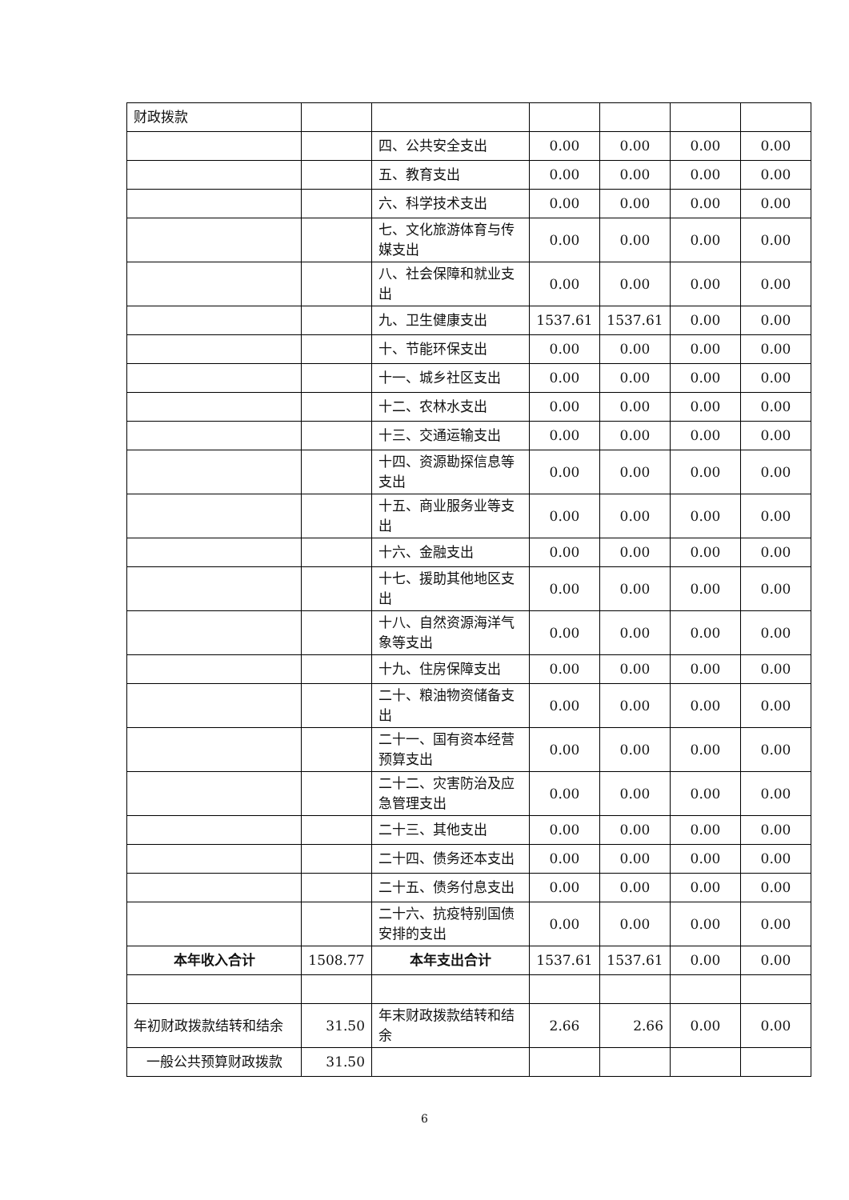| 财政拨款 | | | | | | |
| | | 四、公共安全支出 | 0.00 | 0.00 | 0.00 | 0.00 |
| | | 五、教育支出 | 0.00 | 0.00 | 0.00 | 0.00 |
| | | 六、科学技术支出 | 0.00 | 0.00 | 0.00 | 0.00 |
| | | 七、文化旅游体育与传媒支出 | 0.00 | 0.00 | 0.00 | 0.00 |
| | | 八、社会保障和就业支出 | 0.00 | 0.00 | 0.00 | 0.00 |
| | | 九、卫生健康支出 | 1537.61 | 1537.61 | 0.00 | 0.00 |
| | | 十、节能环保支出 | 0.00 | 0.00 | 0.00 | 0.00 |
| | | 十一、城乡社区支出 | 0.00 | 0.00 | 0.00 | 0.00 |
| | | 十二、农林水支出 | 0.00 | 0.00 | 0.00 | 0.00 |
| | | 十三、交通运输支出 | 0.00 | 0.00 | 0.00 | 0.00 |
| | | 十四、资源勘探信息等支出 | 0.00 | 0.00 | 0.00 | 0.00 |
| | | 十五、商业服务业等支出 | 0.00 | 0.00 | 0.00 | 0.00 |
| | | 十六、金融支出 | 0.00 | 0.00 | 0.00 | 0.00 |
| | | 十七、援助其他地区支出 | 0.00 | 0.00 | 0.00 | 0.00 |
| | | 十八、自然资源海洋气象等支出 | 0.00 | 0.00 | 0.00 | 0.00 |
| | | 十九、住房保障支出 | 0.00 | 0.00 | 0.00 | 0.00 |
| | | 二十、粮油物资储备支出 | 0.00 | 0.00 | 0.00 | 0.00 |
| | | 二十一、国有资本经营预算支出 | 0.00 | 0.00 | 0.00 | 0.00 |
| | | 二十二、灾害防治及应急管理支出 | 0.00 | 0.00 | 0.00 | 0.00 |
| | | 二十三、其他支出 | 0.00 | 0.00 | 0.00 | 0.00 |
| | | 二十四、债务还本支出 | 0.00 | 0.00 | 0.00 | 0.00 |
| | | 二十五、债务付息支出 | 0.00 | 0.00 | 0.00 | 0.00 |
| | | 二十六、抗疫特别国债安排的支出 | 0.00 | 0.00 | 0.00 | 0.00 |
| 本年收入合计 | 1508.77 | 本年支出合计 | 1537.61 | 1537.61 | 0.00 | 0.00 |
| 年初财政拨款结转和结余 | 31.50 | 年末财政拨款结转和结余 | 2.66 | 2.66 | 0.00 | 0.00 |
| 一般公共预算财政拨款 | 31.50 | | | | | |
6